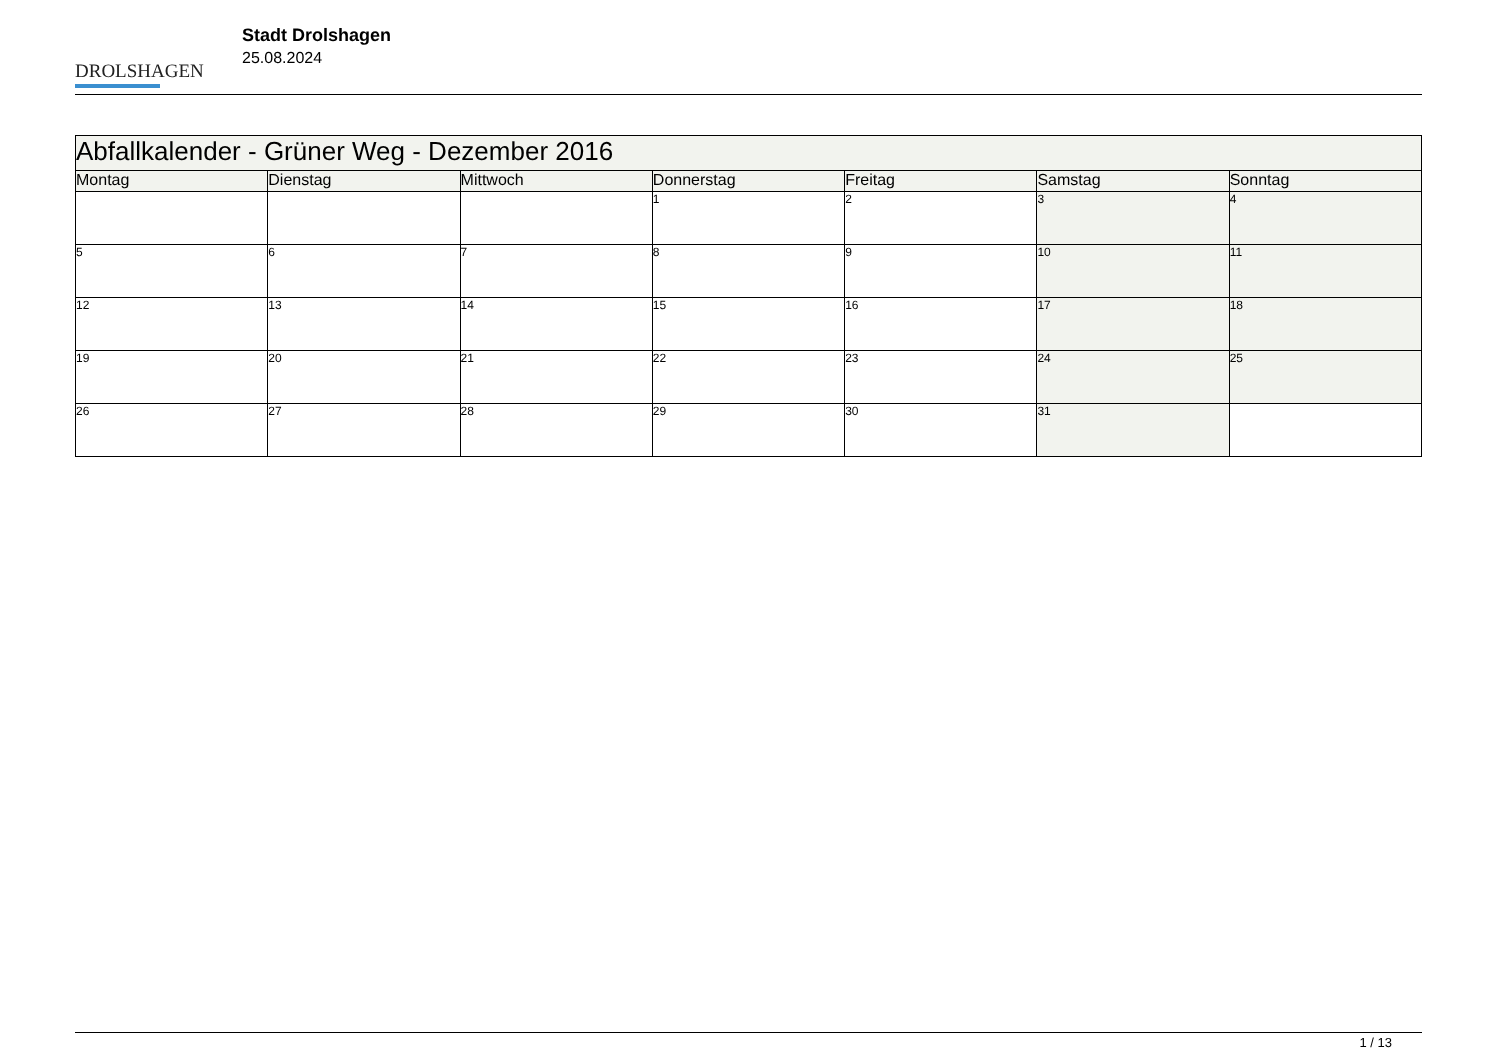DROLSHAGEN
Stadt Drolshagen
25.08.2024
| Abfallkalender - Grüner Weg - Dezember 2016 | | | | | | |
| --- | --- | --- | --- | --- | --- | --- |
| Montag | Dienstag | Mittwoch | Donnerstag | Freitag | Samstag | Sonntag |
| | | | 1 | 2 | 3 | 4 |
| 5 | 6 | 7 | 8 | 9 | 10 | 11 |
| 12 | 13 | 14 | 15 | 16 | 17 | 18 |
| 19 | 20 | 21 | 22 | 23 | 24 | 25 |
| 26 | 27 | 28 | 29 | 30 | 31 | |
1 / 13